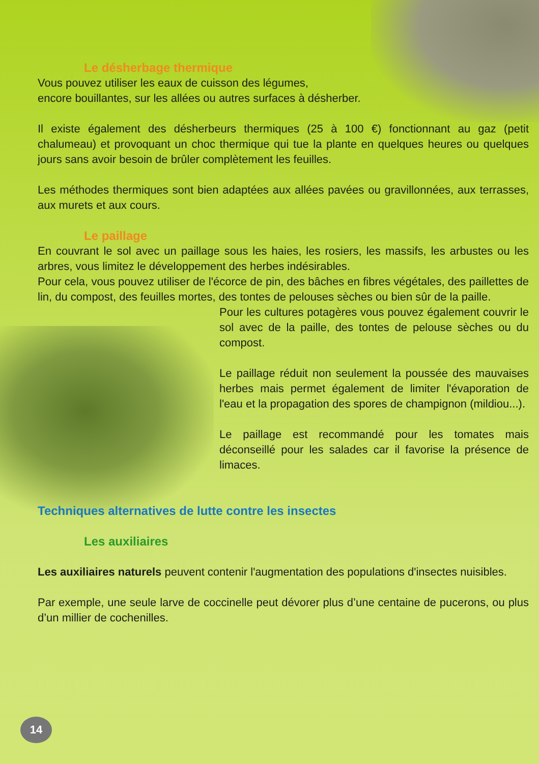Le désherbage thermique
Vous pouvez utiliser les eaux de cuisson des légumes,
encore bouillantes, sur les allées ou autres surfaces à désherber.
Il existe également des désherbeurs thermiques (25 à 100 €) fonctionnant au gaz (petit chalumeau) et provoquant un choc thermique qui tue la plante en quelques heures ou quelques jours sans avoir besoin de brûler complètement les feuilles.
Les méthodes thermiques sont bien adaptées aux allées pavées ou gravillonnées, aux terrasses, aux murets et aux cours.
Le paillage
En couvrant le sol avec un paillage sous les haies, les rosiers, les massifs, les arbustes ou les arbres, vous limitez le développement des herbes indésirables.
Pour cela, vous pouvez utiliser de l'écorce de pin, des bâches en fibres végétales, des paillettes de lin, du compost, des feuilles mortes, des tontes de pelouses sèches ou bien sûr de la paille.
Pour les cultures potagères vous pouvez également couvrir le sol avec de la paille, des tontes de pelouse sèches ou du compost.
Le paillage réduit non seulement la poussée des mauvaises herbes mais permet également de limiter l'évaporation de l'eau et la propagation des spores de champignon (mildiou...).
Le paillage est recommandé pour les tomates mais déconseillé pour les salades car il favorise la présence de limaces.
Techniques alternatives de lutte contre les insectes
Les auxiliaires
Les auxiliaires naturels peuvent contenir l'augmentation des populations d'insectes nuisibles.
Par exemple, une seule larve de coccinelle peut dévorer plus d’une centaine de pucerons, ou plus d’un millier de cochenilles.
14